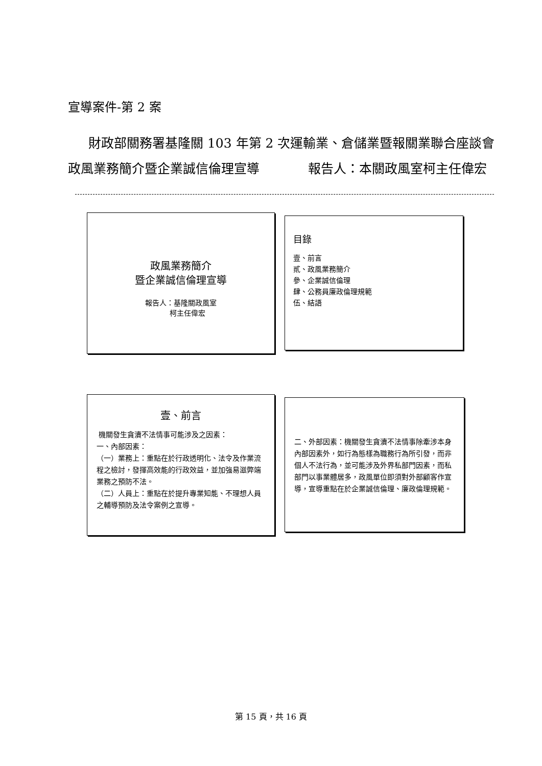宣導案件-第 2 案
財政部關務署基隆關 103 年第 2 次運輸業、倉儲業暨報關業聯合座談會
政風業務簡介暨企業誠信倫理宣導 報告人：本關政風室柯主任偉宏
政風業務簡介
暨企業誠信倫理宣導
報告人：基隆關政風室
柯主任偉宏
目錄
壹、前言
貳、政風業務簡介
參、企業誠信倫理
肆、公務員廉政倫理規範
伍、結語
壹、前言
機關發生貪瀆不法情事可能涉及之因素：
一、內部因素：
（一）業務上：重點在於行政透明化、法令及作業流程之檢討，發揮高效能的行政效益，並加強易滋弊端業務之預防不法。
（二）人員上：重點在於提升專業知能、不理想人員之輔導預防及法令案例之宣導。
二、外部因素：機關發生貪瀆不法情事除牽涉本身內部因素外，如行為態樣為職務行為所引發，而非個人不法行為，並可能涉及外界私部門因素，而私部門以事業體居多，政風單位即須對外部顧客作宣導，宣導重點在於企業誠信倫理、廉政倫理規範。
第 15 頁，共 16 頁